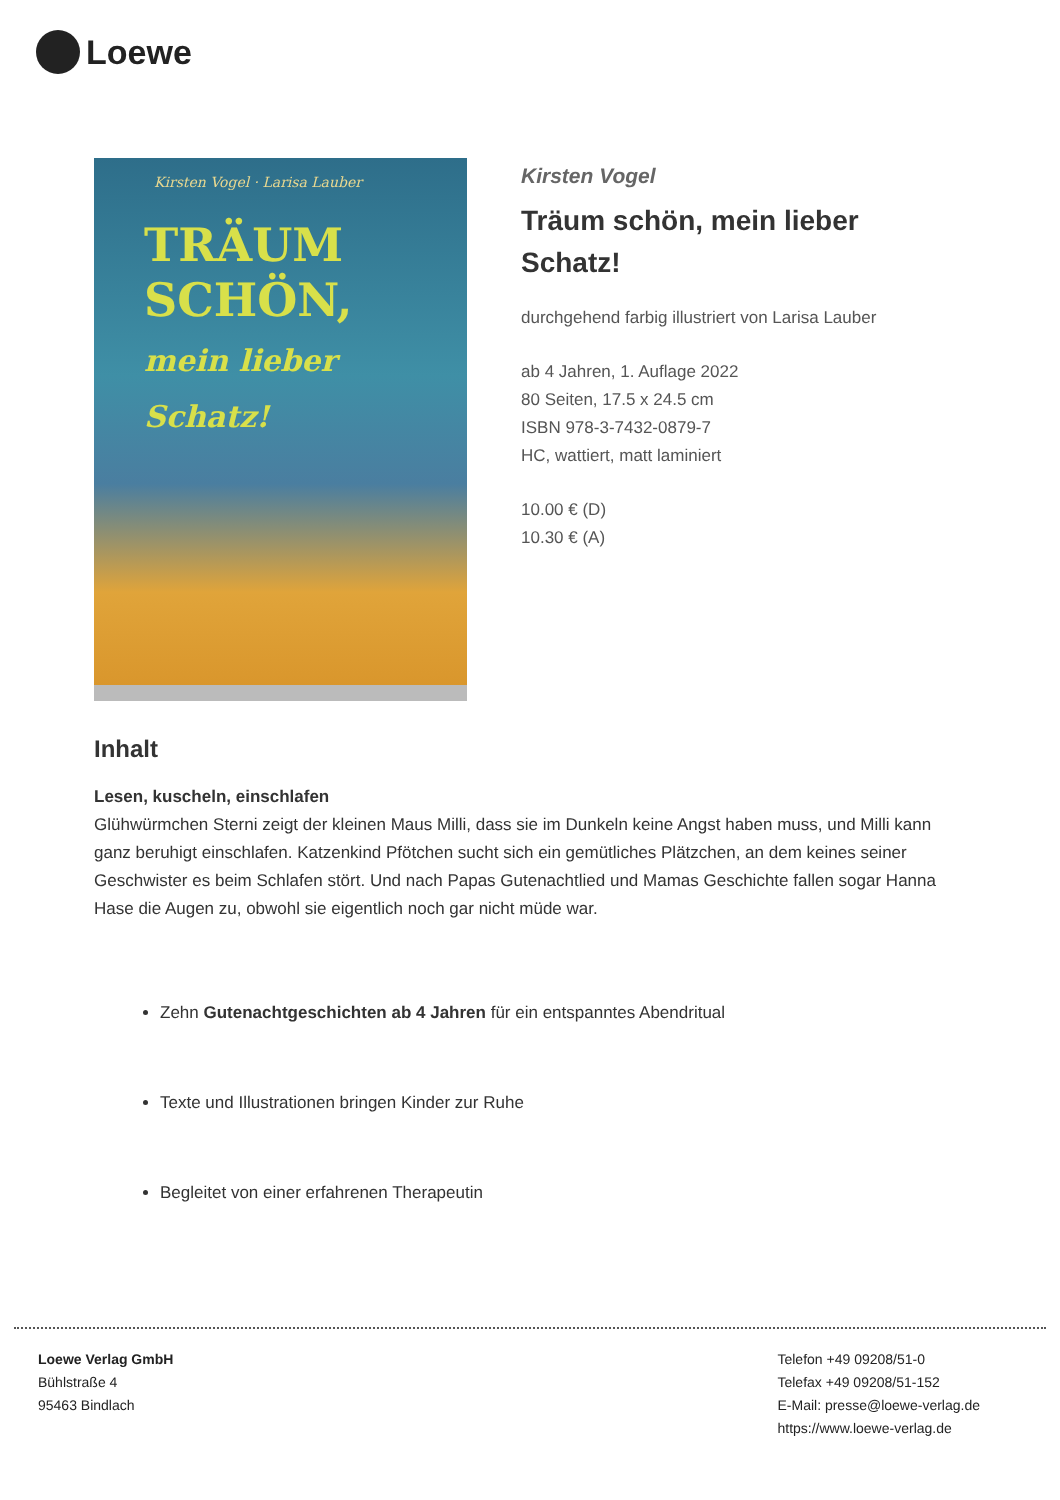Loewe
Kirsten Vogel · Larisa Lauber
TRÄUM
SCHÖN,
mein lieber Schatz!
Kirsten Vogel
Träum schön, mein lieber Schatz!
durchgehend farbig illustriert von Larisa Lauber
ab 4 Jahren, 1. Auflage 2022
80 Seiten, 17.5 x 24.5 cm
ISBN 978-3-7432-0879-7
HC, wattiert, matt laminiert
10.00 € (D)
10.30 € (A)
Inhalt
Lesen, kuscheln, einschlafen
Glühwürmchen Sterni zeigt der kleinen Maus Milli, dass sie im Dunkeln keine Angst haben muss, und Milli kann ganz beruhigt einschlafen. Katzenkind Pfötchen sucht sich ein gemütliches Plätzchen, an dem keines seiner Geschwister es beim Schlafen stört. Und nach Papas Gutenachtlied und Mamas Geschichte fallen sogar Hanna Hase die Augen zu, obwohl sie eigentlich noch gar nicht müde war.
Zehn Gutenachtgeschichten ab 4 Jahren für ein entspanntes Abendritual
Texte und Illustrationen bringen Kinder zur Ruhe
Begleitet von einer erfahrenen Therapeutin
Loewe Verlag GmbH
Bühlstraße 4
95463 Bindlach
Telefon +49 09208/51-0
Telefax +49 09208/51-152
E-Mail: presse@loewe-verlag.de
https://www.loewe-verlag.de